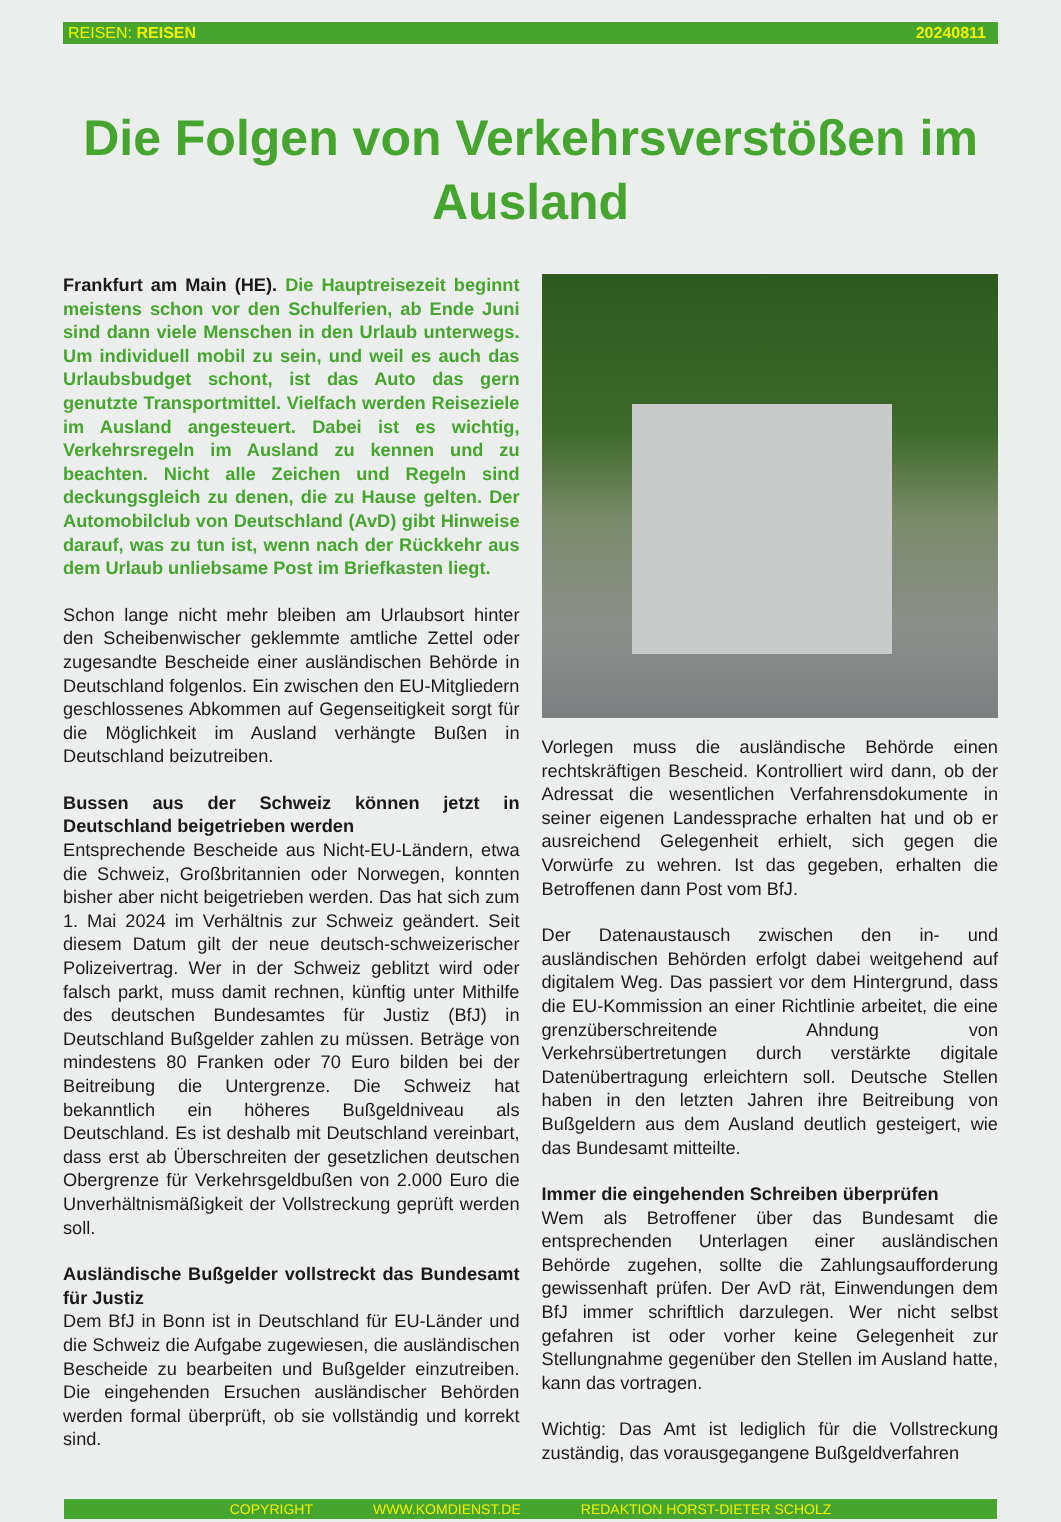REISEN: REISEN 20240811
Die Folgen von Verkehrsverstößen im Ausland
Frankfurt am Main (HE). Die Hauptreisezeit beginnt meistens schon vor den Schulferien, ab Ende Juni sind dann viele Menschen in den Urlaub unterwegs. Um individuell mobil zu sein, und weil es auch das Urlaubsbudget schont, ist das Auto das gern genutzte Transportmittel. Vielfach werden Reiseziele im Ausland angesteuert. Dabei ist es wichtig, Verkehrsregeln im Ausland zu kennen und zu beachten. Nicht alle Zeichen und Regeln sind deckungsgleich zu denen, die zu Hause gelten. Der Automobilclub von Deutschland (AvD) gibt Hinweise darauf, was zu tun ist, wenn nach der Rückkehr aus dem Urlaub unliebsame Post im Briefkasten liegt.
Schon lange nicht mehr bleiben am Urlaubsort hinter den Scheibenwischer geklemmte amtliche Zettel oder zugesandte Bescheide einer ausländischen Behörde in Deutschland folgenlos. Ein zwischen den EU-Mitgliedern geschlossenes Abkommen auf Gegenseitigkeit sorgt für die Möglichkeit im Ausland verhängte Bußen in Deutschland beizutreiben.
Bussen aus der Schweiz können jetzt in Deutschland beigetrieben werden
Entsprechende Bescheide aus Nicht-EU-Ländern, etwa die Schweiz, Großbritannien oder Norwegen, konnten bisher aber nicht beigetrieben werden. Das hat sich zum 1. Mai 2024 im Verhältnis zur Schweiz geändert. Seit diesem Datum gilt der neue deutsch-schweizerischer Polizeivertrag. Wer in der Schweiz geblitzt wird oder falsch parkt, muss damit rechnen, künftig unter Mithilfe des deutschen Bundesamtes für Justiz (BfJ) in Deutschland Bußgelder zahlen zu müssen. Beträge von mindestens 80 Franken oder 70 Euro bilden bei der Beitreibung die Untergrenze. Die Schweiz hat bekanntlich ein höheres Bußgeldniveau als Deutschland. Es ist deshalb mit Deutschland vereinbart, dass erst ab Überschreiten der gesetzlichen deutschen Obergrenze für Verkehrsgeldbußen von 2.000 Euro die Unverhältnismäßigkeit der Vollstreckung geprüft werden soll.
Ausländische Bußgelder vollstreckt das Bundesamt für Justiz
Dem BfJ in Bonn ist in Deutschland für EU-Länder und die Schweiz die Aufgabe zugewiesen, die ausländischen Bescheide zu bearbeiten und Bußgelder einzutreiben. Die eingehenden Ersuchen ausländischer Behörden werden formal überprüft, ob sie vollständig und korrekt sind.
Vorlegen muss die ausländische Behörde einen rechtskräftigen Bescheid. Kontrolliert wird dann, ob der Adressat die wesentlichen Verfahrensdokumente in seiner eigenen Landessprache erhalten hat und ob er ausreichend Gelegenheit erhielt, sich gegen die Vorwürfe zu wehren. Ist das gegeben, erhalten die Betroffenen dann Post vom BfJ.
Der Datenaustausch zwischen den in- und ausländischen Behörden erfolgt dabei weitgehend auf digitalem Weg. Das passiert vor dem Hintergrund, dass die EU-Kommission an einer Richtlinie arbeitet, die eine grenzüberschreitende Ahndung von Verkehrsübertretungen durch verstärkte digitale Datenübertragung erleichtern soll. Deutsche Stellen haben in den letzten Jahren ihre Beitreibung von Bußgeldern aus dem Ausland deutlich gesteigert, wie das Bundesamt mitteilte.
Immer die eingehenden Schreiben überprüfen
Wem als Betroffener über das Bundesamt die entsprechenden Unterlagen einer ausländischen Behörde zugehen, sollte die Zahlungsaufforderung gewissenhaft prüfen. Der AvD rät, Einwendungen dem BfJ immer schriftlich darzulegen. Wer nicht selbst gefahren ist oder vorher keine Gelegenheit zur Stellungnahme gegenüber den Stellen im Ausland hatte, kann das vortragen.
Wichtig: Das Amt ist lediglich für die Vollstreckung zuständig, das vorausgegangene Bußgeldverfahren
COPYRIGHT WWW.KOMDIENST.DE REDAKTION HORST-DIETER SCHOLZ